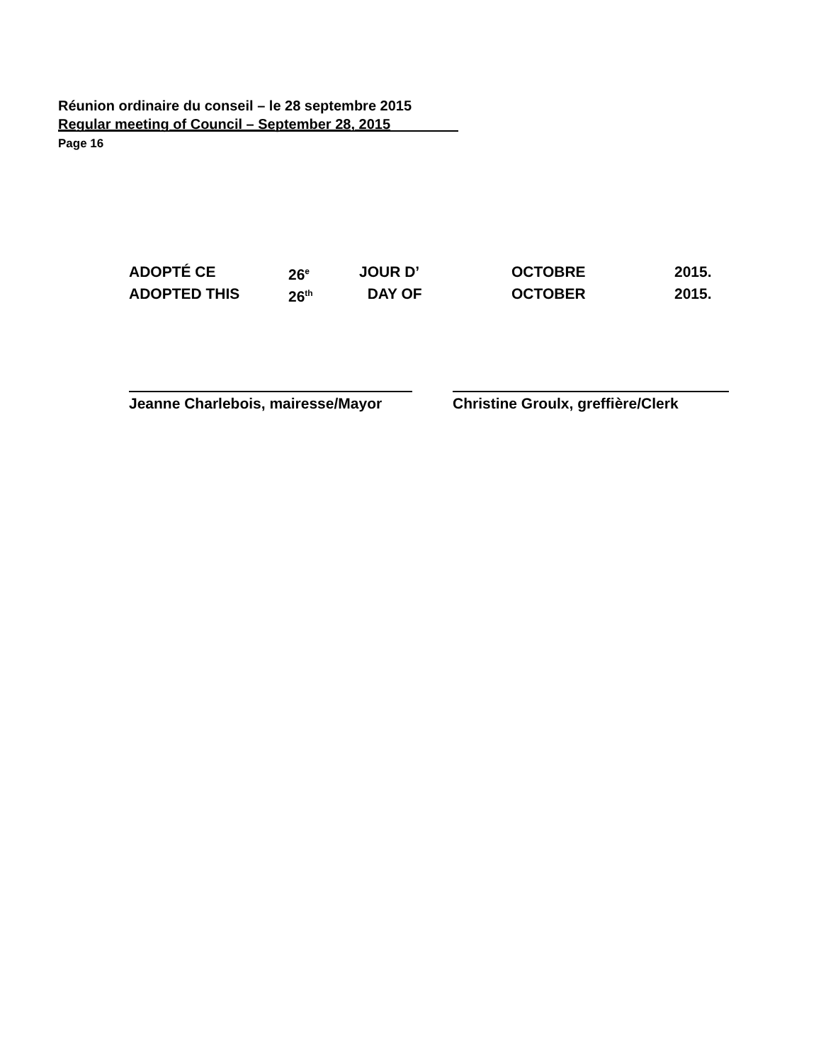Réunion ordinaire du conseil – le 28 septembre 2015
Regular meeting of Council – September 28, 2015
Page 16
ADOPTÉ CE 26<sup>e</sup> JOUR D’ OCTOBRE 2015.
ADOPTED THIS 26<sup>th</sup> DAY OF OCTOBER 2015.
Jeanne Charlebois, mairesse/Mayor Christine Groulx, greffière/Clerk